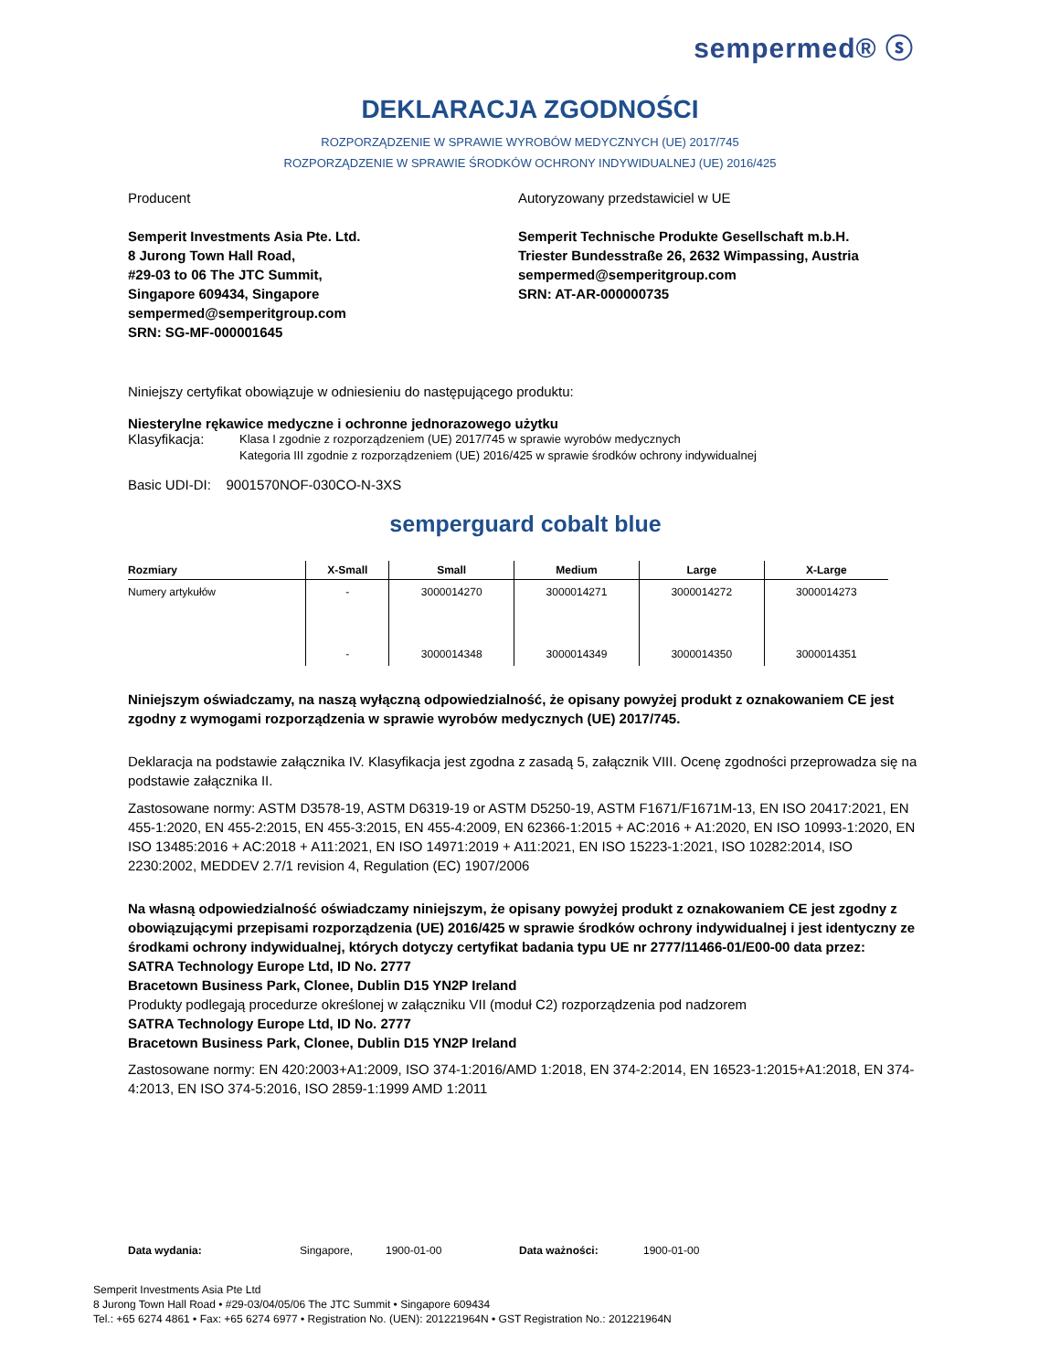sempermed® ⓢ
DEKLARACJA ZGODNOŚCI
ROZPORZĄDZENIE W SPRAWIE WYROBÓW MEDYCZNYCH (UE) 2017/745
ROZPORZĄDZENIE W SPRAWIE ŚRODKÓW OCHRONY INDYWIDUALNEJ (UE) 2016/425
Producent
Semperit Investments Asia Pte. Ltd.
8 Jurong Town Hall Road,
#29-03 to 06 The JTC Summit,
Singapore 609434, Singapore
sempermed@semperitgroup.com
SRN: SG-MF-000001645
Autoryzowany przedstawiciel w UE
Semperit Technische Produkte Gesellschaft m.b.H.
Triester Bundesstraße 26, 2632 Wimpassing, Austria
sempermed@semperitgroup.com
SRN: AT-AR-000000735
Niniejszy certyfikat obowiązuje w odniesieniu do następującego produktu:
Niesterylne rękawice medyczne i ochronne jednorazowego użytku
Klasyfikacja: Klasa I zgodnie z rozporządzeniem (UE) 2017/745 w sprawie wyrobów medycznych
Kategoria III zgodnie z rozporządzeniem (UE) 2016/425 w sprawie środków ochrony indywidualnej
Basic UDI-DI: 9001570NOF-030CO-N-3XS
semperguard cobalt blue
| Rozmiary | X-Small | Small | Medium | Large | X-Large |
| --- | --- | --- | --- | --- | --- |
| Numery artykułów | - | 3000014270 | 3000014271 | 3000014272 | 3000014273 |
| | - | 3000014348 | 3000014349 | 3000014350 | 3000014351 |
Niniejszym oświadczamy, na naszą wyłączną odpowiedzialność, że opisany powyżej produkt z oznakowaniem CE jest zgodny z wymogami rozporządzenia w sprawie wyrobów medycznych (UE) 2017/745.
Deklaracja na podstawie załącznika IV. Klasyfikacja jest zgodna z zasadą 5, załącznik VIII. Ocenę zgodności przeprowadza się na podstawie załącznika II.
Zastosowane normy: ASTM D3578-19, ASTM D6319-19 or ASTM D5250-19, ASTM F1671/F1671M-13, EN ISO 20417:2021, EN 455-1:2020, EN 455-2:2015, EN 455-3:2015, EN 455-4:2009, EN 62366-1:2015 + AC:2016 + A1:2020, EN ISO 10993-1:2020, EN ISO 13485:2016 + AC:2018 + A11:2021, EN ISO 14971:2019 + A11:2021, EN ISO 15223-1:2021, ISO 10282:2014, ISO 2230:2002, MEDDEV 2.7/1 revision 4, Regulation (EC) 1907/2006
Na własną odpowiedzialność oświadczamy niniejszym, że opisany powyżej produkt z oznakowaniem CE jest zgodny z obowiązującymi przepisami rozporządzenia (UE) 2016/425 w sprawie środków ochrony indywidualnej i jest identyczny ze środkami ochrony indywidualnej, których dotyczy certyfikat badania typu UE nr 2777/11466-01/E00-00 data przez:
SATRA Technology Europe Ltd, ID No. 2777
Bracetown Business Park, Clonee, Dublin D15 YN2P Ireland
Produkty podlegają procedurze określonej w załączniku VII (moduł C2) rozporządzenia pod nadzorem
SATRA Technology Europe Ltd, ID No. 2777
Bracetown Business Park, Clonee, Dublin D15 YN2P Ireland
Zastosowane normy: EN 420:2003+A1:2009, ISO 374-1:2016/AMD 1:2018, EN 374-2:2014, EN 16523-1:2015+A1:2018, EN 374-4:2013, EN ISO 374-5:2016, ISO 2859-1:1999 AMD 1:2011
Data wydania: Singapore, 1900-01-00 Data ważności: 1900-01-00
Semperit Investments Asia Pte Ltd
8 Jurong Town Hall Road • #29-03/04/05/06 The JTC Summit • Singapore 609434
Tel.: +65 6274 4861 • Fax: +65 6274 6977 • Registration No. (UEN): 201221964N • GST Registration No.: 201221964N